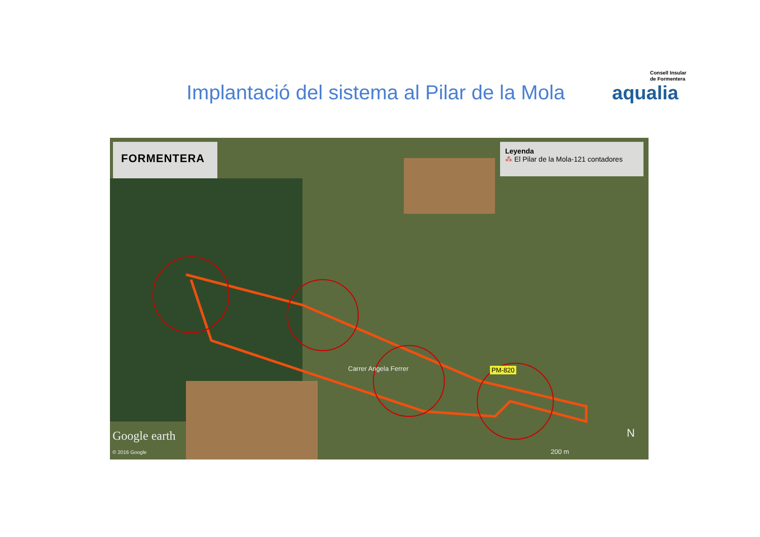Implantació del sistema al Pilar de la Mola
Consell Insular
de Formentera
aqualia
FORMENTERA
Leyenda
⁂ El Pilar de la Mola-121 contadores
Carrer Angela Ferrer PM-820
Google earth
© 2016 Google
N
200 m